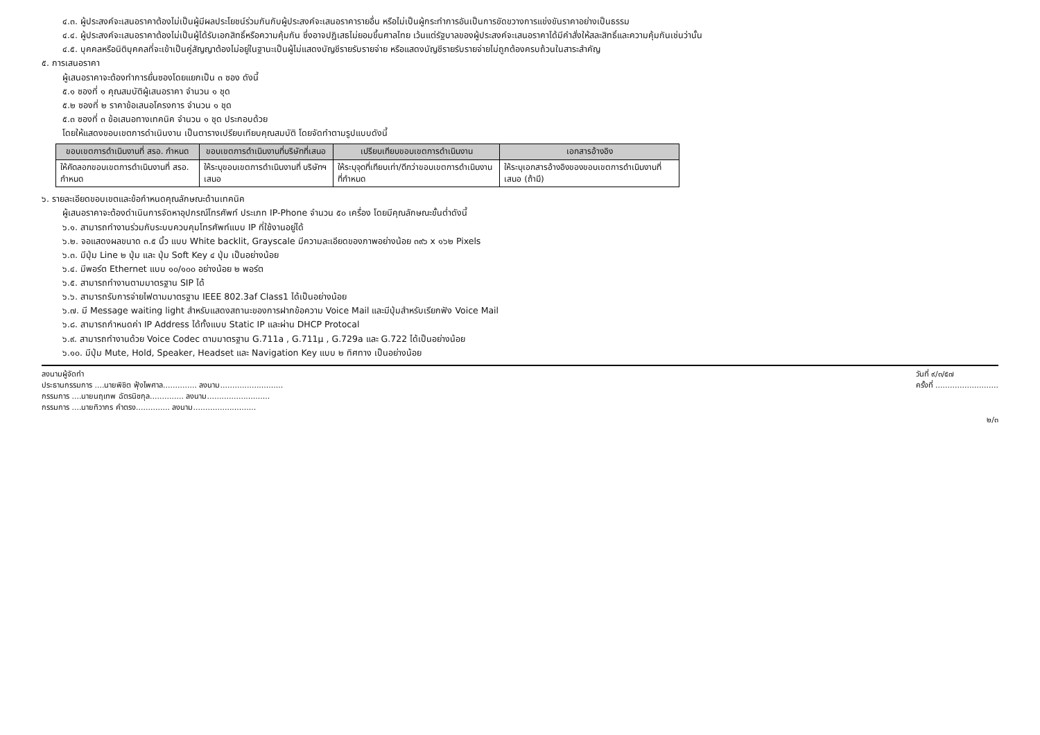๔.๓. ผู้ประสงค์จะเสนอราคาต้องไม่เป็นผู้มีผลประโยชน์ร่วมกันกับผู้ประสงค์จะเสนอราคารายอื่น หรือไม่เป็นผู้กระทำการอันเป็นการขัดขวางการแข่งขันราคาอย่างเป็นธรรม
๔.๔. ผู้ประสงค์จะเสนอราคาต้องไม่เป็นผู้ได้รับเอกสิทธิ์หรือความคุ้มกัน ซึ่งอาจปฏิเสธไม่ยอมขึ้นศาลไทย เว้นแต่รัฐบาลของผู้ประสงค์จะเสนอราคาได้มีคำสั่งให้สละสิทธิ์และความคุ้มกันเช่นว่านั้น
๔.๕. บุคคลหรือนิติบุคคลที่จะเข้าเป็นคู่สัญญาต้องไม่อยู่ในฐานะเป็นผู้ไม่แสดงบัญชีรายรับรายจ่าย หรือแสดงบัญชีรายรับรายจ่ายไม่ถูกต้องครบถ้วนในสาระสำคัญ
๕. การเสนอราคา
ผู้เสนอราคาจะต้องทำการยื่นซองโดยแยกเป็น ๓ ซอง ดังนี้
๕.๑ ซองที่ ๑ คุณสมบัติผู้เสนอราคา จำนวน ๑ ชุด
๕.๒ ซองที่ ๒ ราคาข้อเสนอโครงการ จำนวน ๑ ชุด
๕.๓ ซองที่ ๓ ข้อเสนอทางเทคนิค จำนวน ๑ ชุด ประกอบด้วย
โดยให้แสดงขอบเขตการดำเนินงาน เป็นตารางเปรียบเทียบคุณสมบัติ โดยจัดทำตามรูปแบบดังนี้
| ขอบเขตการดำเนินงานที่ สรอ. กำหนด | ขอบเขตการดำเนินงานที่บริษัทที่เสนอ | เปรียบเทียบขอบเขตการดำเนินงาน | เอกสารอ้างอิง |
| --- | --- | --- | --- |
| ให้คัดลอกขอบเขตการดำเนินงานที่ สรอ. กำหนด | ให้ระบุขอบเขตการดำเนินงานที่ บริษัทฯ เสนอ | ให้ระบุจุดที่เทียบเท่า/ดีกว่าขอบเขตการดำเนินงานที่กำหนด | ให้ระบุเอกสารอ้างอิงของขอบเขตการดำเนินงานที่เสนอ (ถ้ามี) |
๖. รายละเอียดขอบเขตและข้อกำหนดคุณลักษณะด้านเทคนิค
ผู้เสนอราคาจะต้องดำเนินการจัดหาอุปกรณ์โทรศัพท์ ประเภท IP-Phone จำนวน ๕๐ เครื่อง โดยมีคุณลักษณะขั้นต่ำดังนี้
๖.๑. สามารถทำงานร่วมกับระบบควบคุมโทรศัพท์แบบ IP ที่ใช้งานอยู่ได้
๖.๒. จอแสดงผลขนาด ๓.๕ นิ้ว แบบ White backlit, Grayscale มีความละเอียดของภาพอย่างน้อย ๓๙๖ x ๑๖๒ Pixels
๖.๓. มีปุ่ม Line ๒ ปุ่ม และ ปุ่ม Soft Key ๔ ปุ่ม เป็นอย่างน้อย
๖.๔. มีพอร์ต Ethernet แบบ ๑๐/๑๐๐ อย่างน้อย ๒ พอร์ต
๖.๕. สามารถทำงานตามมาตรฐาน SIP ได้
๖.๖. สามารถรับการจ่ายไฟตามมาตรฐาน IEEE 802.3af Class1 ได้เป็นอย่างน้อย
๖.๗. มี Message waiting light สำหรับแสดงสถานะของการฝากข้อความ Voice Mail และมีปุ่มสำหรับเรียกฟัง Voice Mail
๖.๘. สามารถกำหนดค่า IP Address ได้ทั้งแบบ Static IP และผ่าน DHCP Protocal
๖.๙. สามารถทำงานด้วย Voice Codec ตามมาตรฐาน G.711a , G.711µ , G.729a และ G.722 ได้เป็นอย่างน้อย
๖.๑๐. มีปุ่ม Mute, Hold, Speaker, Headset และ Navigation Key แบบ ๒ ทิศทาง เป็นอย่างน้อย
ลงนามผู้จัดทำ
ประธานกรรมการ ....นายพิชิต ฟุ้งไพศาล.............. ลงนาม..........................
กรรมการ ....นายนฤเทพ ฉัตรนิชกุล.............. ลงนาม..........................
กรรมการ ....นายทิวากร คำตรง.............. ลงนาม..........................
วันที่ ๙/๓/๕๗
ครั้งที่ ..........................
๒/๓